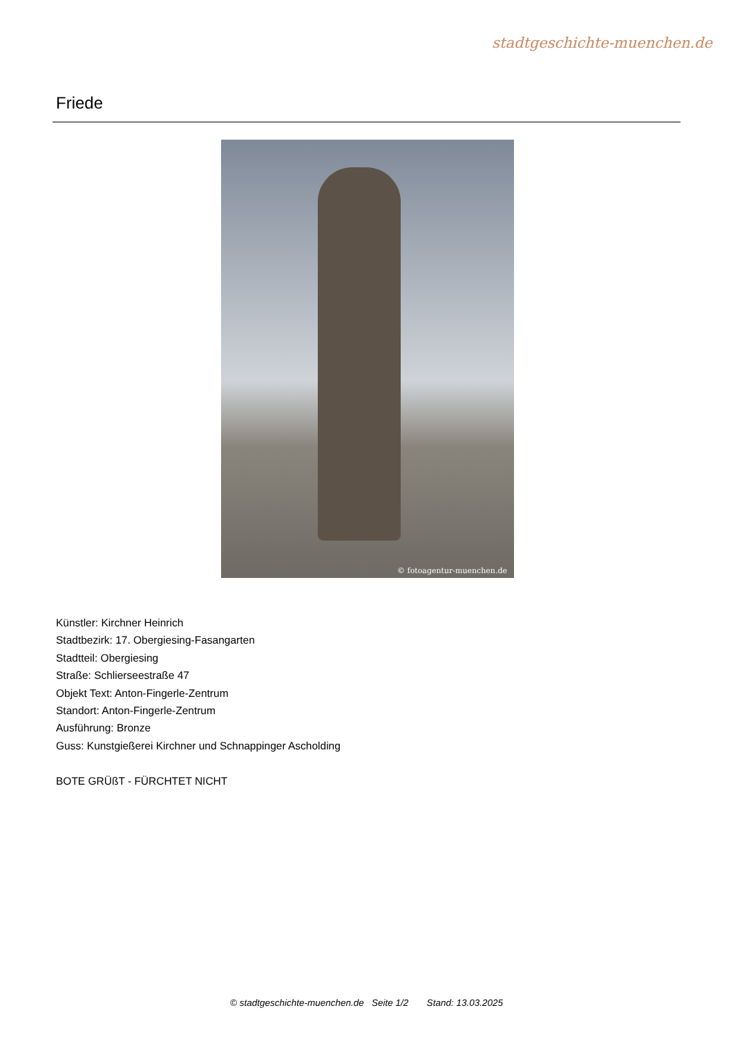stadtgeschichte-muenchen.de
Friede
© fotoagentur-muenchen.de
Künstler: Kirchner Heinrich
Stadtbezirk: 17. Obergiesing-Fasangarten
Stadtteil: Obergiesing
Straße: Schlierseestraße 47
Objekt Text: Anton-Fingerle-Zentrum
Standort: Anton-Fingerle-Zentrum
Ausführung: Bronze
Guss: Kunstgießerei Kirchner und Schnappinger Ascholding
BOTE GRÜßT - FÜRCHTET NICHT
© stadtgeschichte-muenchen.de Seite 1/2 Stand: 13.03.2025